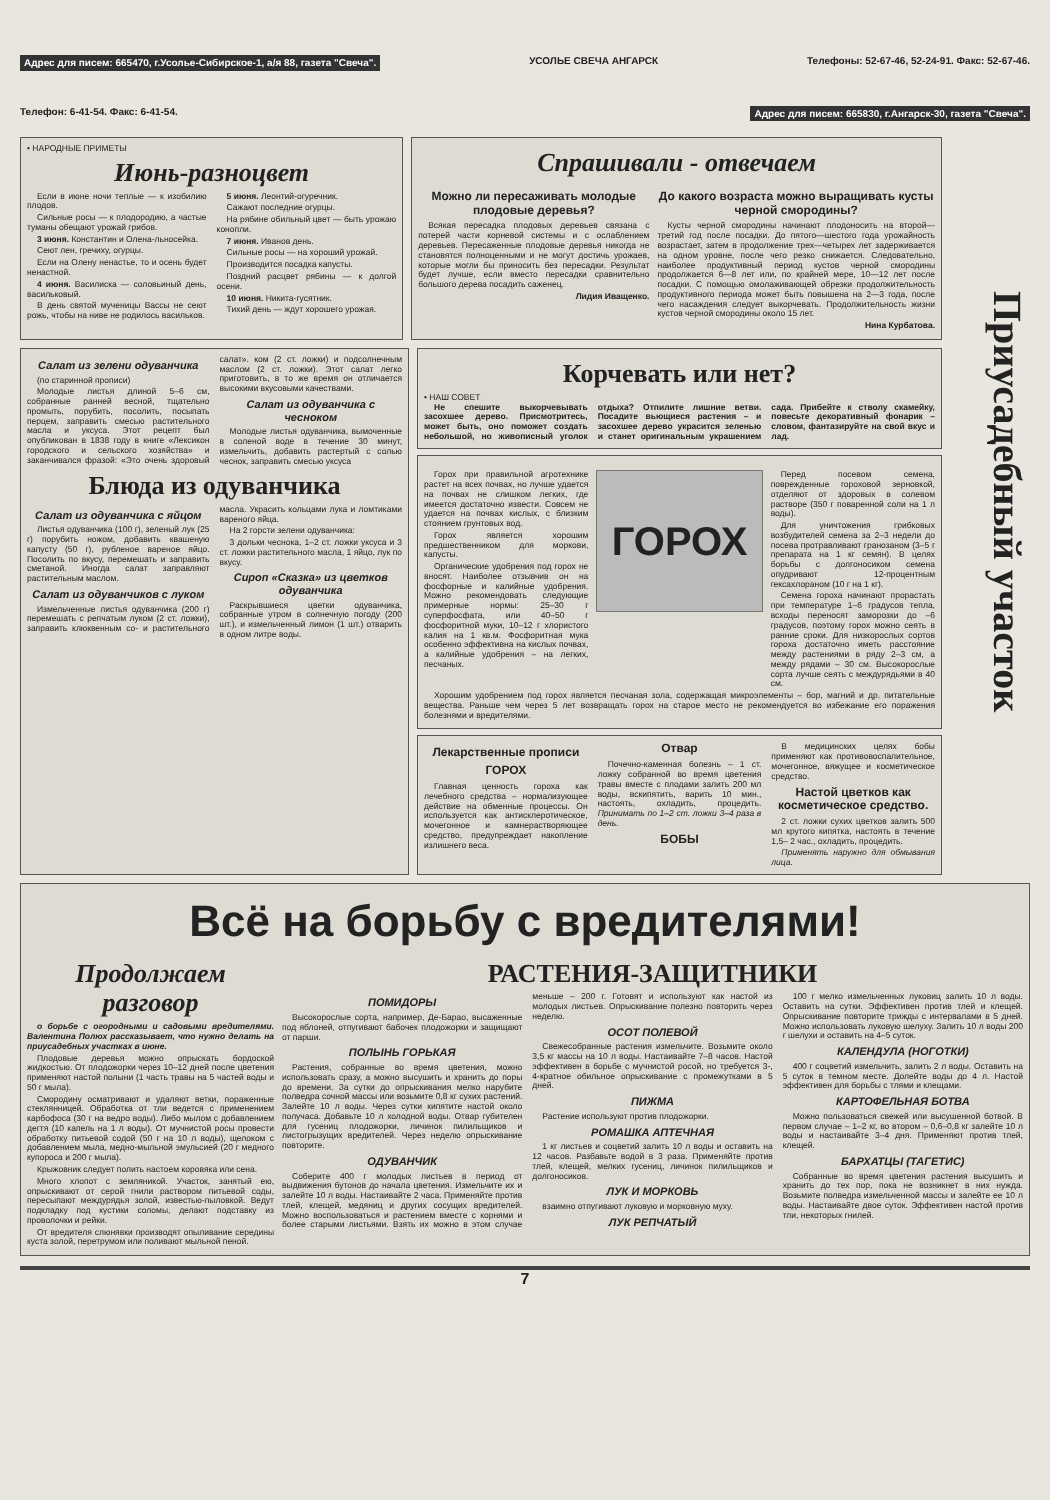Адрес для писем: 665470, г.Усолье-Сибирское-1, а/я 88, газета "Свеча". УСОЛЬЕ СВЕЧА АНГАРСК Телефоны: 52-67-46, 52-24-91. Факс: 52-67-46.
Телефон: 6-41-54. Факс: 6-41-54. Адрес для писем: 665830, г.Ангарск-30, газета "Свеча".
• НАРОДНЫЕ ПРИМЕТЫ
Июнь-разноцвет
Если в июне ночи теплые — к изобилию плодов.
Сильные росы — к плодородию, а частые туманы обещают урожай грибов.
3 июня. Константин и Олена-льносейка.
Сеют лен, гречиху, огурцы.
Если на Олену ненастье, то и осень будет ненастной.
4 июня. Василиска — соловьиный день, васильковый.
В день святой мученицы Вассы не сеют рожь, чтобы на ниве не родилось васильков.
5 июня. Леонтий-огуречник.
Сажают последние огурцы.
На рябине обильный цвет — быть урожаю конопли.
7 июня. Иванов день.
Сильные росы — на хороший урожай.
Производится посадка капусты.
Поздний расцвет рябины — к долгой осени.
10 июня. Никита-гусятник.
Тихий день — ждут хорошего урожая.
Спрашивали - отвечаем
Можно ли пересаживать молодые плодовые деревья?
Всякая пересадка плодовых деревьев связана с потерей части корневой системы и с ослаблением деревьев. Пересаженные плодовые деревья никогда не становятся полноценными и не могут достичь урожаев, которые могли бы приносить без пересадки. Результат будет лучше, если вместо пересадки сравнительно большого дерева посадить саженец.
Лидия Иващенко.
До какого возраста можно выращивать кусты черной смородины?
Кусты черной смородины начинают плодоносить на второй—третий год после посадки. До пятого—шестого года урожайность возрастает, затем в продолжение трех—четырех лет задерживается на одном уровне, после чего резко снижается. Следовательно, наиболее продуктивный период кустов черной смородины продолжается 6—8 лет или, по крайней мере, 10—12 лет после посадки. С помощью омолаживающей обрезки продолжительность продуктивного периода может быть повышена на 2—3 года, после чего насаждения следует выкорчевать. Продолжительность жизни кустов черной смородины около 15 лет.
Нина Курбатова.
Салат из зелени одуванчика
(по старинной прописи)
Молодые листья длиной 5–6 см, собранные ранней весной, тщательно промыть, порубить, посолить, посыпать перцем, заправить смесью растительного масла и уксуса. Этот рецепт был опубликован в 1838 году в книге «Лексикон городского и сельского хозяйства» и заканчивался фразой: «Это очень здоровый салат». ком (2 ст. ложки) и подсолнечным маслом (2 ст. ложки). Этот салат легко приготовить, в то же время он отличается высокими вкусовыми качествами.
Салат из одуванчика с чесноком
Молодые листья одуванчика, вымоченные в соленой воде в течение 30 минут, измельчить, добавить растертый с солью чеснок, заправить смесью уксуса
Блюда из одуванчика
Салат из одуванчика с яйцом
Листья одуванчика (100 г), зеленый лук (25 г) порубить ножом, добавить квашеную капусту (50 г), рубленое вареное яйцо. Посолить по вкусу, перемешать и заправить сметаной. Иногда салат заправляют растительным маслом.
Салат из одуванчиков с луком
Измельченные листья одуванчика (200 г) перемешать с репчатым луком (2 ст. ложки), заправить клюквенным со- и растительного масла. Украсить кольцами лука и ломтиками вареного яйца.
На 2 горсти зелени одуванчика:
3 дольки чеснока, 1–2 ст. ложки уксуса и 3 ст. ложки растительного масла, 1 яйцо, лук по вкусу.
Сироп «Сказка» из цветков одуванчика
Раскрывшиеся цветки одуванчика, собранные утром в солнечную погоду (200 шт.), и измельченный лимон (1 шт.) отварить в одном литре воды.
Корчевать или нет?
• НАШ СОВЕТ
Не спешите выкорчевывать засохшее дерево. Присмотритесь, может быть, оно поможет создать небольшой, но живописный уголок отдыха? Отпилите лишние ветви. Посадите вьющиеся растения – и засохшее дерево украсится зеленью и станет оригинальным украшением сада. Прибейте к стволу скамейку, повесьте декоративный фонарик – словом, фантазируйте на свой вкус и лад.
Горох при правильной агротехнике растет на всех почвах, но лучше удается на почвах не слишком легких, где имеется достаточно извести. Совсем не удается на почвах кислых, с близким стоянием грунтовых вод.
Горох является хорошим предшественником для моркови, капусты.
Органические удобрения под горох не вносят. Наиболее отзывчив он на фосфорные и калийные удобрения. Можно рекомендовать следующие примерные нормы: 25–30 г суперфосфата, или 40–50 г фосфоритной муки, 10–12 г хлористого калия на 1 кв.м. Фосфоритная мука особенно эффективна на кислых почвах, а калийные удобрения – на легких, песчаных.
ГОРОХ
Перед посевом семена, поврежденные гороховой зерновкой, отделяют от здоровых в солевом растворе (350 г поваренной соли на 1 л воды).
Для уничтожения грибковых возбудителей семена за 2–3 недели до посева протравливают гранозаном (3–5 г препарата на 1 кг семян). В целях борьбы с долгоносиком семена опудривают 12-процентным гексахлораном (10 г на 1 кг).
Семена гороха начинают прорастать при температуре 1–6 градусов тепла, всходы переносят заморозки до –6 градусов, поэтому горох можно сеять в ранние сроки. Для низкорослых сортов гороха достаточно иметь расстояние между растениями в ряду 2–3 см, а между рядами – 30 см. Высокорослые сорта лучше сеять с междурядьями в 40 см.
Хорошим удобрением под горох является песчаная зола, содержащая микроэлементы – бор, магний и др. питательные вещества. Раньше чем через 5 лет возвращать горох на старое место не рекомендуется во избежание его поражения болезнями и вредителями.
Лекарственные прописи
ГОРОХ
Главная ценность гороха как лечебного средства – нормализующее действие на обменные процессы. Он используется как антисклеротическое, мочегонное и камнерастворяющее средство, предупреждает накопление излишнего веса.
Отвар
Почечно-каменная болезнь – 1 ст. ложку собранной во время цветения травы вместе с плодами залить 200 мл воды, вскипятить, варить 10 мин., настоять, охладить, процедить. Принимать по 1–2 ст. ложки 3–4 раза в день.
БОБЫ
В медицинских целях бобы применяют как противовоспалительное, мочегонное, вяжущее и косметическое средство.
Настой цветков как косметическое средство.
2 ст. ложки сухих цветков залить 500 мл крутого кипятка, настоять в течение 1,5– 2 час., охладить, процедить.
Применять наружно для обмывания лица.
Приусадебный участок
Всё на борьбу с вредителями!
Продолжаем разговор
о борьбе с огородными и садовыми вредителями. Валентина Полюх рассказывает, что нужно делать на приусадебных участках в июне.
Плодовые деревья можно опрыскать бордоской жидкостью. От плодожорки через 10–12 дней после цветения применяют настой полыни (1 часть травы на 5 частей воды и 50 г мыла).
Смородину осматривают и удаляют ветки, пораженные стеклянницей. Обработка от тли ведется с применением карбофоса (30 г на ведро воды). Либо мылом с добавлением дегтя (10 капель на 1 л воды). От мучнистой росы провести обработку питьевой содой (50 г на 10 л воды), щелоком с добавлением мыла, медно-мыльной эмульсией (20 г медного купороса и 200 г мыла).
Крыжовник следует полить настоем коровяка или сена.
Много хлопот с земляникой. Участок, занятый ею, опрыскивают от серой гнили раствором питьевой соды, пересыпают междурядья золой, известью-пыловкой. Ведут подкладку под кустики соломы, делают подставку из проволочки и рейки.
От вредителя слюнявки производят опыливание середины куста золой, перетрумом или поливают мыльной пеной.
РАСТЕНИЯ-ЗАЩИТНИКИ
ПОМИДОРЫ
Высокорослые сорта, например, Де-Барао, высаженные под яблоней, отпугивают бабочек плодожорки и защищают от парши.
ПОЛЫНЬ ГОРЬКАЯ
Растения, собранные во время цветения, можно использовать сразу, а можно высушить и хранить до поры до времени. За сутки до опрыскивания мелко нарубите полведра сочной массы или возьмите 0,8 кг сухих растений. Залейте 10 л воды. Через сутки кипятите настой около получаса. Добавьте 10 л холодной воды. Отвар губителен для гусениц плодожорки, личинок пилильщиков и листогрызущих вредителей. Через неделю опрыскивание повторите.
ОДУВАНЧИК
Соберите 400 г молодых листьев в период от выдвижения бутонов до начала цветения. Измельчите их и залейте 10 л воды. Настаивайте 2 часа. Применяйте против тлей, клещей, медяниц и других сосущих вредителей. Можно воспользоваться и растением вместе с корнями и более старыми листьями. Взять их можно в этом случае меньше – 200 г. Готовят и используют как настой из молодых листьев. Опрыскивание полезно повторить через неделю.
ОСОТ ПОЛЕВОЙ
Свежесобранные растения измельчите. Возьмите около 3,5 кг массы на 10 л воды. Настаивайте 7–8 часов. Настой эффективен в борьбе с мучнистой росой, но требуется 3-, 4-кратное обильное опрыскивание с промежутками в 5 дней.
ПИЖМА
Растение используют против плодожорки.
РОМАШКА АПТЕЧНАЯ
1 кг листьев и соцветий залить 10 л воды и оставить на 12 часов. Разбавьте водой в 3 раза. Применяйте против тлей, клещей, мелких гусениц, личинок пилильщиков и долгоносиков.
ЛУК И МОРКОВЬ
взаимно отпугивают луковую и морковную муху.
ЛУК РЕПЧАТЫЙ
100 г мелко измельченных луковиц залить 10 л воды. Оставить на сутки. Эффективен против тлей и клещей. Опрыскивание повторите трижды с интервалами в 5 дней. Можно использовать луковую шелуху. Залить 10 л воды 200 г шелухи и оставить на 4–5 суток.
КАЛЕНДУЛА (НОГОТКИ)
400 г соцветий измельчить, залить 2 л воды. Оставить на 5 суток в темном месте. Долейте воды до 4 л. Настой эффективен для борьбы с тлями и клещами.
КАРТОФЕЛЬНАЯ БОТВА
Можно пользоваться свежей или высушенной ботвой. В первом случае – 1–2 кг, во втором – 0,6–0,8 кг залейте 10 л воды и настаивайте 3–4 дня. Применяют против тлей, клещей.
БАРХАТЦЫ (ТАГЕТИС)
Собранные во время цветения растения высушить и хранить до тех пор, пока не возникнет в них нужда. Возьмите полведра измельченной массы и залейте ее 10 л воды. Настаивайте двое суток. Эффективен настой против тли, некоторых гнилей.
7